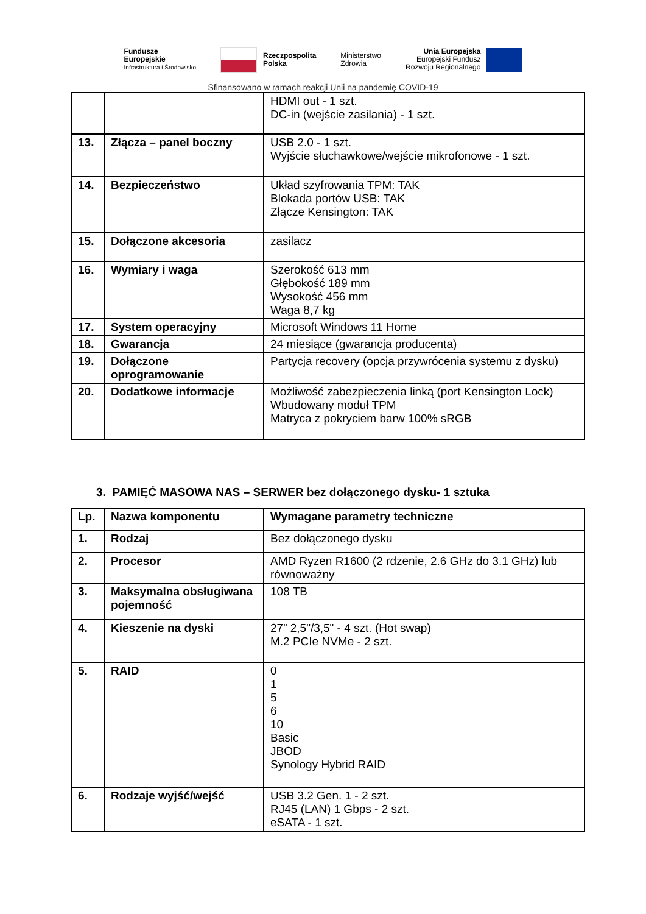Fundusze
Europejskie
Infrastruktura i Środowisko
Rzeczpospolita
Polska
Ministerstwo
Zdrowia
Unia Europejska
Europejski Fundusz
Rozwoju Regionalnego
Sfinansowano w ramach reakcji Unii na pandemię COVID-19
| | | HDMI out - 1 szt. DC-in (wejście zasilania) - 1 szt. |
| 13. | Złącza – panel boczny | USB 2.0 - 1 szt. Wyjście słuchawkowe/wejście mikrofonowe - 1 szt. |
| 14. | Bezpieczeństwo | Układ szyfrowania TPM: TAK Blokada portów USB: TAK Złącze Kensington: TAK |
| 15. | Dołączone akcesoria | zasilacz |
| 16. | Wymiary i waga | Szerokość 613 mm Głębokość 189 mm Wysokość 456 mm Waga 8,7 kg |
| 17. | System operacyjny | Microsoft Windows 11 Home |
| 18. | Gwarancja | 24 miesiące (gwarancja producenta) |
| 19. | Dołączone oprogramowanie | Partycja recovery (opcja przywrócenia systemu z dysku) |
| 20. | Dodatkowe informacje | Możliwość zabezpieczenia linką (port Kensington Lock) Wbudowany moduł TPM Matryca z pokryciem barw 100% sRGB |
3. PAMIĘĆ MASOWA NAS – SERWER bez dołączonego dysku- 1 sztuka
| Lp. | Nazwa komponentu | Wymagane parametry techniczne |
| 1. | Rodzaj | Bez dołączonego dysku |
| 2. | Procesor | AMD Ryzen R1600 (2 rdzenie, 2.6 GHz do 3.1 GHz) lub równoważny |
| 3. | Maksymalna obsługiwana pojemność | 108 TB |
| 4. | Kieszenie na dyski | 27” 2,5"/3,5" - 4 szt. (Hot swap) M.2 PCIe NVMe - 2 szt. |
| 5. | RAID | 0 1 5 6 10 Basic JBOD Synology Hybrid RAID |
| 6. | Rodzaje wyjść/wejść | USB 3.2 Gen. 1 - 2 szt. RJ45 (LAN) 1 Gbps - 2 szt. eSATA - 1 szt. |